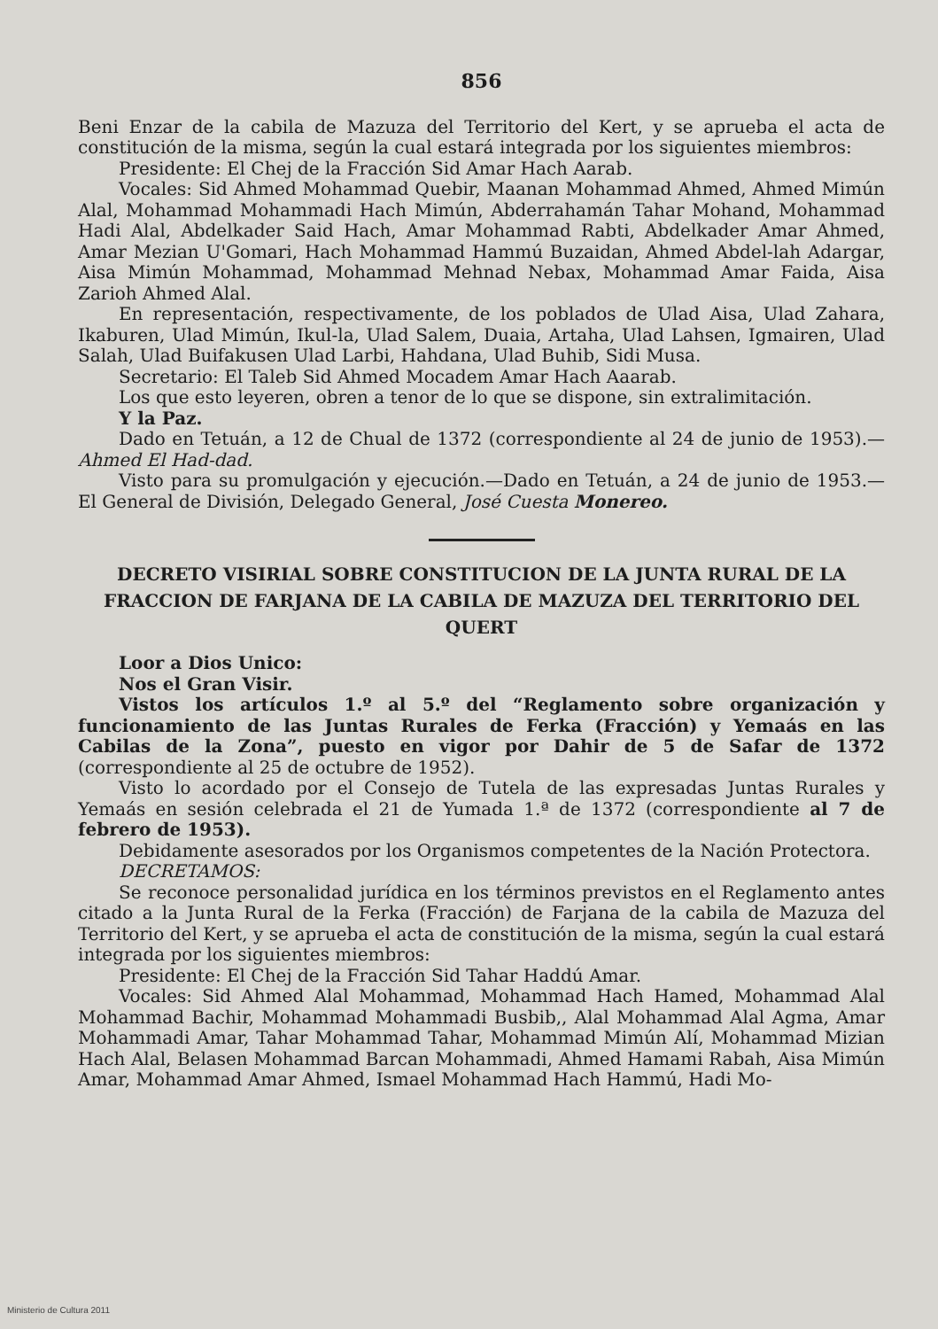856
Beni Enzar de la cabila de Mazuza del Territorio del Kert, y se aprueba el acta de constitución de la misma, según la cual estará integrada por los siguientes miembros:
Presidente: El Chej de la Fracción Sid Amar Hach Aarab.
Vocales: Sid Ahmed Mohammad Quebir, Maanan Mohammad Ahmed, Ahmed Mimún Alal, Mohammad Mohammadi Hach Mimún, Abderrahamán Tahar Mohand, Mohammad Hadi Alal, Abdelkader Said Hach, Amar Mohammad Rabti, Abdelkader Amar Ahmed, Amar Mezian U'Gomari, Hach Mohammad Hammú Buzaidan, Ahmed Abdel-lah Adargar, Aisa Mimún Mohammad, Mohammad Mehnad Nebax, Mohammad Amar Faida, Aisa Zarioh Ahmed Alal.
En representación, respectivamente, de los poblados de Ulad Aisa, Ulad Zahara, Ikaburen, Ulad Mimún, Ikul-la, Ulad Salem, Duaia, Artaha, Ulad Lahsen, Igmairen, Ulad Salah, Ulad Buifakusen Ulad Larbi, Hahdana, Ulad Buhib, Sidi Musa.
Secretario: El Taleb Sid Ahmed Mocadem Amar Hach Aaarab.
Los que esto leyeren, obren a tenor de lo que se dispone, sin extralimitación.
Y la Paz.
Dado en Tetuán, a 12 de Chual de 1372 (correspondiente al 24 de junio de 1953).—Ahmed El Had-dad.
Visto para su promulgación y ejecución.—Dado en Tetuán, a 24 de junio de 1953.—El General de División, Delegado General, José Cuesta Monereo.
DECRETO VISIRIAL SOBRE CONSTITUCION DE LA JUNTA RURAL DE LA FRACCION DE FARJANA DE LA CABILA DE MAZUZA DEL TERRITORIO DEL QUERT
Loor a Dios Unico:
Nos el Gran Visir.
Vistos los artículos 1.º al 5.º del “Reglamento sobre organización y funcionamiento de las Juntas Rurales de Ferka (Fracción) y Yemaás en las Cabilas de la Zona”, puesto en vigor por Dahir de 5 de Safar de 1372 (correspondiente al 25 de octubre de 1952).
Visto lo acordado por el Consejo de Tutela de las expresadas Juntas Rurales y Yemaás en sesión celebrada el 21 de Yumada 1.ª de 1372 (correspondiente al 7 de febrero de 1953).
Debidamente asesorados por los Organismos competentes de la Nación Protectora.
DECRETAMOS:
Se reconoce personalidad jurídica en los términos previstos en el Reglamento antes citado a la Junta Rural de la Ferka (Fracción) de Farjana de la cabila de Mazuza del Territorio del Kert, y se aprueba el acta de constitución de la misma, según la cual estará integrada por los siguientes miembros:
Presidente: El Chej de la Fracción Sid Tahar Haddú Amar.
Vocales: Sid Ahmed Alal Mohammad, Mohammad Hach Hamed, Mohammad Alal Mohammad Bachir, Mohammad Mohammadi Busbib,, Alal Mohammad Alal Agma, Amar Mohammadi Amar, Tahar Mohammad Tahar, Mohammad Mimún Alí, Mohammad Mizian Hach Alal, Belasen Mohammad Barcan Mohammadi, Ahmed Hamami Rabah, Aisa Mimún Amar, Mohammad Amar Ahmed, Ismael Mohammad Hach Hammú, Hadi Mo-
Ministerio de Cultura 2011